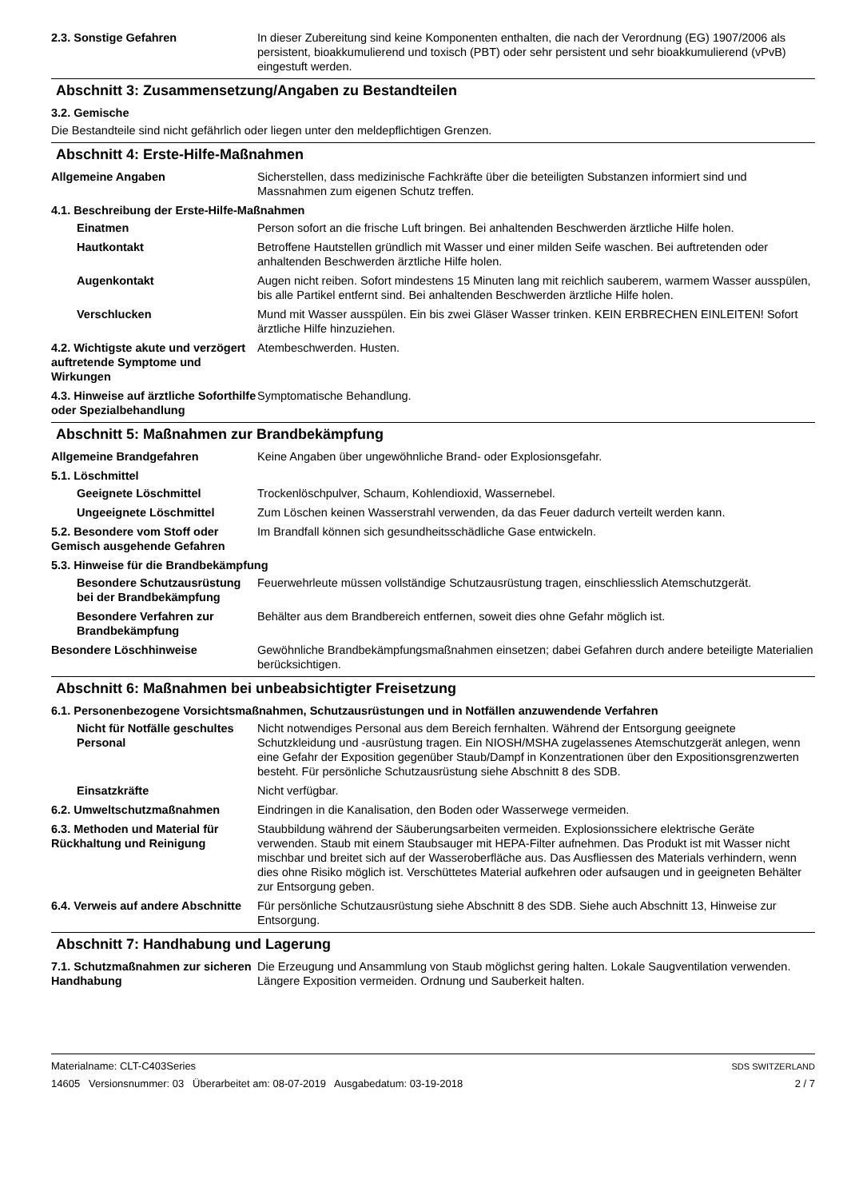2.3. Sonstige Gefahren In dieser Zubereitung sind keine Komponenten enthalten, die nach der Verordnung (EG) 1907/2006 als persistent, bioakkumulierend und toxisch (PBT) oder sehr persistent und sehr bioakkumulierend (vPvB) eingestuft werden.
Abschnitt 3: Zusammensetzung/Angaben zu Bestandteilen
3.2. Gemische
Die Bestandteile sind nicht gefährlich oder liegen unter den meldepflichtigen Grenzen.
Abschnitt 4: Erste-Hilfe-Maßnahmen
Allgemeine Angaben Sicherstellen, dass medizinische Fachkräfte über die beteiligten Substanzen informiert sind und Massnahmen zum eigenen Schutz treffen.
4.1. Beschreibung der Erste-Hilfe-Maßnahmen
Einatmen Person sofort an die frische Luft bringen. Bei anhaltenden Beschwerden ärztliche Hilfe holen.
Hautkontakt Betroffene Hautstellen gründlich mit Wasser und einer milden Seife waschen. Bei auftretenden oder anhaltenden Beschwerden ärztliche Hilfe holen.
Augenkontakt Augen nicht reiben. Sofort mindestens 15 Minuten lang mit reichlich sauberem, warmem Wasser ausspülen, bis alle Partikel entfernt sind. Bei anhaltenden Beschwerden ärztliche Hilfe holen.
Verschlucken Mund mit Wasser ausspülen. Ein bis zwei Gläser Wasser trinken. KEIN ERBRECHEN EINLEITEN! Sofort ärztliche Hilfe hinzuziehen.
4.2. Wichtigste akute und verzögert auftretende Symptome und Wirkungen
Atembeschwerden. Husten.
4.3. Hinweise auf ärztliche Soforthilfe oder Spezialbehandlung
Symptomatische Behandlung.
Abschnitt 5: Maßnahmen zur Brandbekämpfung
Allgemeine Brandgefahren Keine Angaben über ungewöhnliche Brand- oder Explosionsgefahr.
5.1. Löschmittel
Geeignete Löschmittel Trockenlöschpulver, Schaum, Kohlendioxid, Wassernebel.
Ungeeignete Löschmittel Zum Löschen keinen Wasserstrahl verwenden, da das Feuer dadurch verteilt werden kann.
5.2. Besondere vom Stoff oder Gemisch ausgehende Gefahren
Im Brandfall können sich gesundheitsschädliche Gase entwickeln.
5.3. Hinweise für die Brandbekämpfung
Besondere Schutzausrüstung bei der Brandbekämpfung
Feuerwehrleute müssen vollständige Schutzausrüstung tragen, einschliesslich Atemschutzgerät.
Besondere Verfahren zur Brandbekämpfung
Behälter aus dem Brandbereich entfernen, soweit dies ohne Gefahr möglich ist.
Besondere Löschhinweise Gewöhnliche Brandbekämpfungsmaßnahmen einsetzen; dabei Gefahren durch andere beteiligte Materialien berücksichtigen.
Abschnitt 6: Maßnahmen bei unbeabsichtigter Freisetzung
6.1. Personenbezogene Vorsichtsmaßnahmen, Schutzausrüstungen und in Notfällen anzuwendende Verfahren
Nicht für Notfälle geschultes Personal
Nicht notwendiges Personal aus dem Bereich fernhalten. Während der Entsorgung geeignete Schutzkleidung und -ausrüstung tragen. Ein NIOSH/MSHA zugelassenes Atemschutzgerät anlegen, wenn eine Gefahr der Exposition gegenüber Staub/Dampf in Konzentrationen über den Expositionsgrenzwerten besteht. Für persönliche Schutzausrüstung siehe Abschnitt 8 des SDB.
Einsatzkräfte Nicht verfügbar.
6.2. Umweltschutzmaßnahmen Eindringen in die Kanalisation, den Boden oder Wasserwege vermeiden.
6.3. Methoden und Material für Rückhaltung und Reinigung
Staubbildung während der Säuberungsarbeiten vermeiden. Explosionssichere elektrische Geräte verwenden. Staub mit einem Staubsauger mit HEPA-Filter aufnehmen. Das Produkt ist mit Wasser nicht mischbar und breitet sich auf der Wasseroberfläche aus. Das Ausfliessen des Materials verhindern, wenn dies ohne Risiko möglich ist. Verschüttetes Material aufkehren oder aufsaugen und in geeigneten Behälter zur Entsorgung geben.
6.4. Verweis auf andere Abschnitte
Für persönliche Schutzausrüstung siehe Abschnitt 8 des SDB. Siehe auch Abschnitt 13, Hinweise zur Entsorgung.
Abschnitt 7: Handhabung und Lagerung
7.1. Schutzmaßnahmen zur sicheren Handhabung
Die Erzeugung und Ansammlung von Staub möglichst gering halten. Lokale Saugventilation verwenden. Längere Exposition vermeiden. Ordnung und Sauberkeit halten.
Materialname: CLT-C403Series
14605 Versionsnummer: 03 Überarbeitet am: 08-07-2019 Ausgabedatum: 03-19-2018
SDS SWITZERLAND
2 / 7